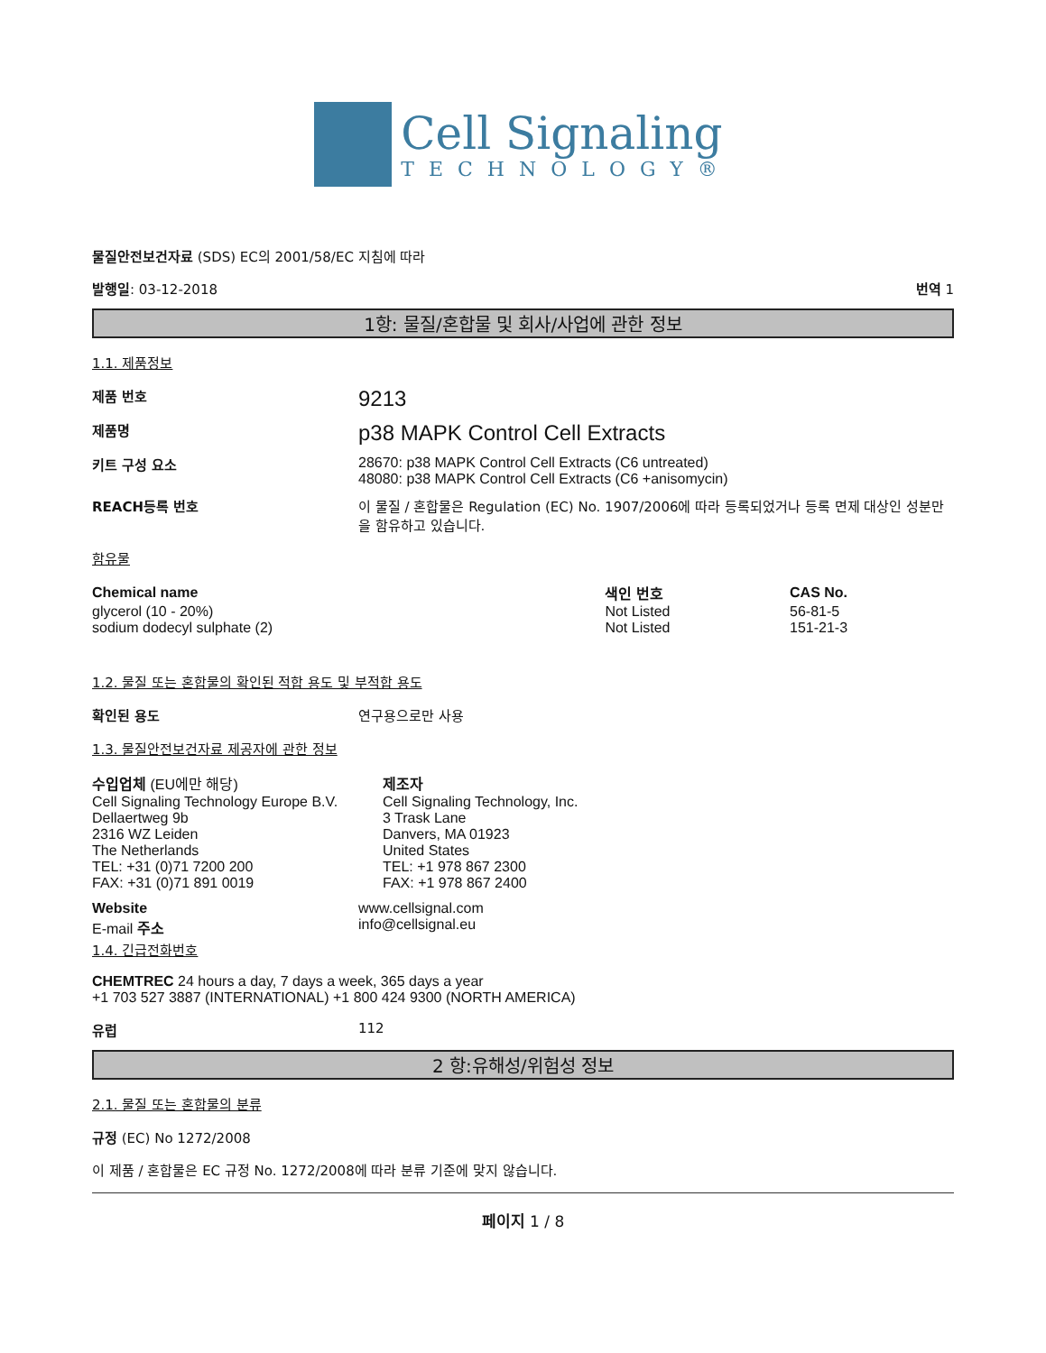Cell Signaling
TECHNOLOGY®
물질안전보건자료 (SDS) EC의 2001/58/EC 지침에 따라
발행일: 03-12-2018 번역 1
1항: 물질/혼합물 및 회사/사업에 관한 정보
1.1. 제품정보
제품 번호
9213
제품명
p38 MAPK Control Cell Extracts
키트 구성 요소 28670: p38 MAPK Control Cell Extracts (C6 untreated)
48080: p38 MAPK Control Cell Extracts (C6 +anisomycin)
REACH등록 번호 이 물질 / 혼합물은 Regulation (EC) No. 1907/2006에 따라 등록되었거나 등록 면제 대상인 성분만을 함유하고 있습니다.
함유물
| Chemical name | 색인 번호 | CAS No. |
| --- | --- | --- |
| glycerol (10 - 20%) | Not Listed | 56-81-5 |
| sodium dodecyl sulphate (2) | Not Listed | 151-21-3 |
1.2. 물질 또는 혼합물의 확인된 적합 용도 및 부적합 용도
확인된 용도 연구용으로만 사용
1.3. 물질안전보건자료 제공자에 관한 정보
수입업체 (EU에만 해당)
Cell Signaling Technology Europe B.V.
Dellaertweg 9b
2316 WZ Leiden
The Netherlands
TEL: +31 (0)71 7200 200
FAX: +31 (0)71 891 0019
제조자
Cell Signaling Technology, Inc.
3 Trask Lane
Danvers, MA 01923
United States
TEL: +1 978 867 2300
FAX: +1 978 867 2400
Website
E-mail 주소
www.cellsignal.com
info@cellsignal.eu
1.4. 긴급전화번호
CHEMTREC 24 hours a day, 7 days a week, 365 days a year
+1 703 527 3887 (INTERNATIONAL) +1 800 424 9300 (NORTH AMERICA)
유럽 112
2 항:유해성/위험성 정보
2.1. 물질 또는 혼합물의 분류
규정 (EC) No 1272/2008
이 제품 / 혼합물은 EC 규정 No. 1272/2008에 따라 분류 기준에 맞지 않습니다.
페이지 1 / 8